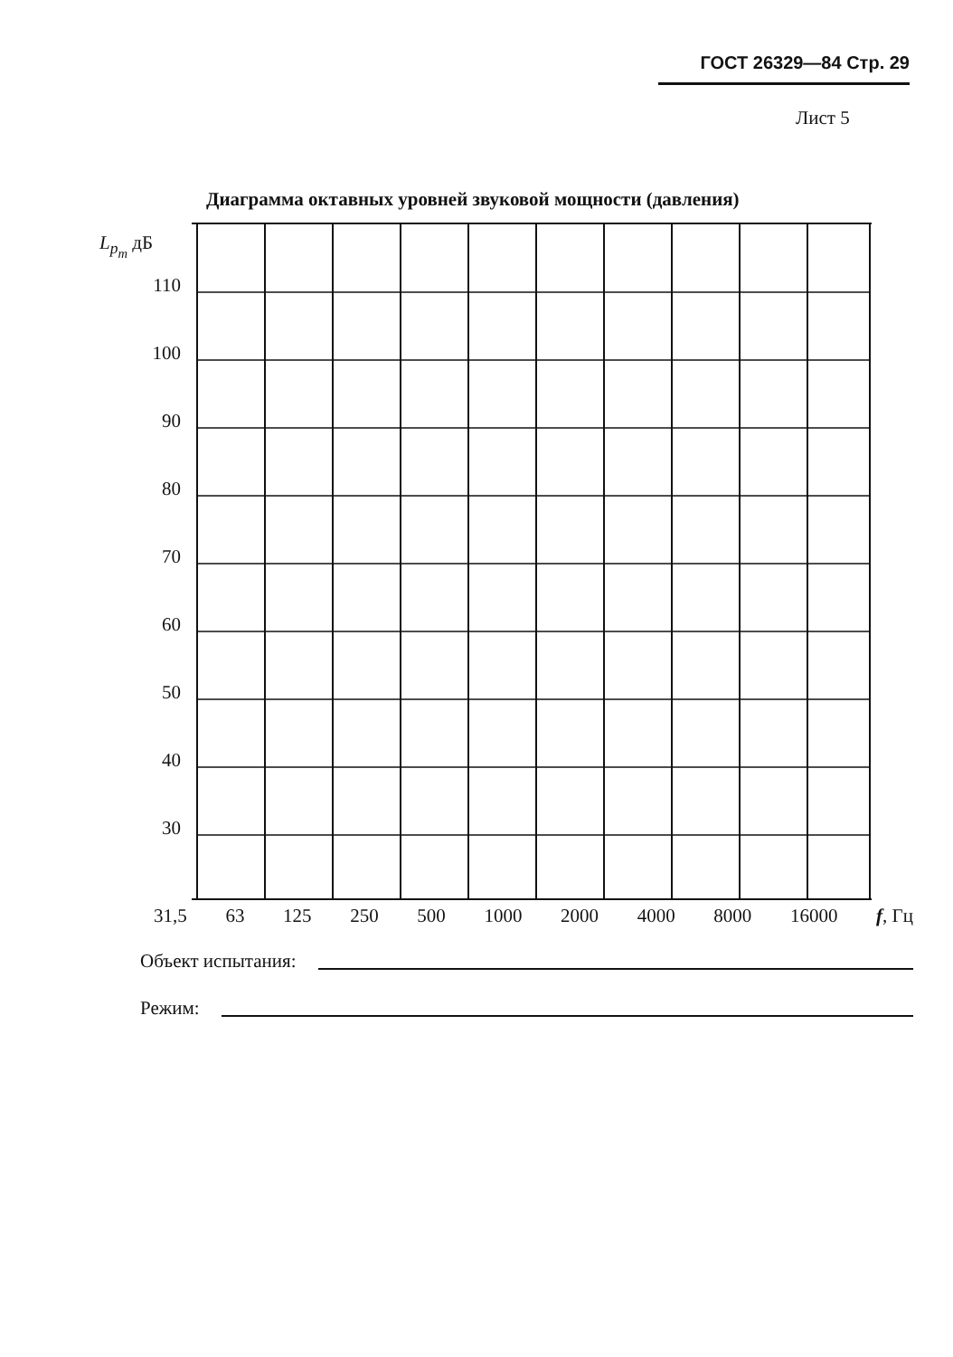ГОСТ 26329—84 Стр. 29
Лист 5
Диаграмма октавных уровней звуковой мощности (давления)
L<sub>p<sub>m</sub></sub> дБ
110
100
90
80
70
60
50
40
30
31,5 63 125 250 500 1000 2000 4000 8000 16000 f, Гц
Объект испытания:
Режим: